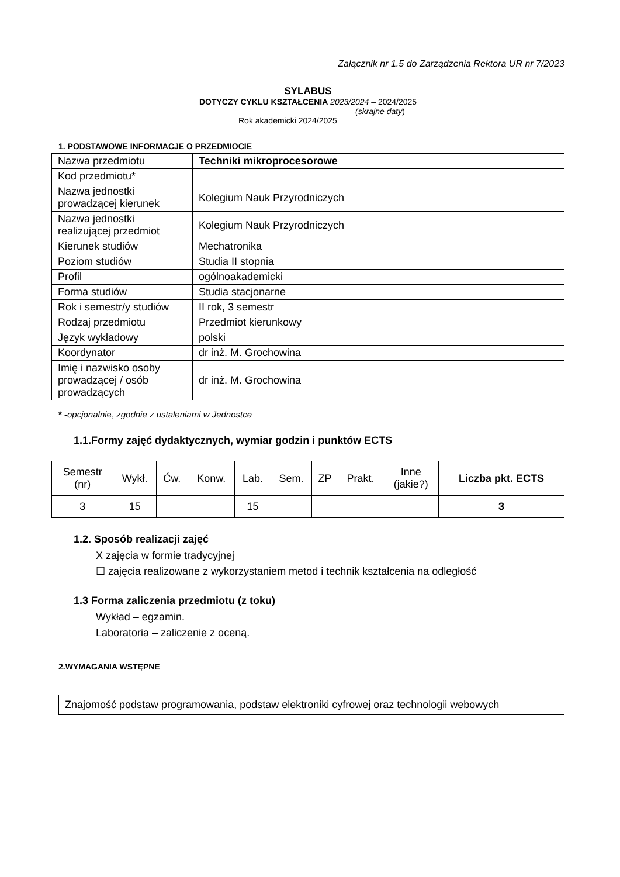Załącznik nr 1.5 do Zarządzenia Rektora UR nr 7/2023
SYLABUS
DOTYCZY CYKLU KSZTAŁCENIA 2023/2024 – 2024/2025
(skrajne daty)
Rok akademicki 2024/2025
1. PODSTAWOWE INFORMACJE O PRZEDMIOCIE
| Nazwa przedmiotu | Techniki mikroprocesorowe |
| Kod przedmiotu* | |
| Nazwa jednostki prowadzącej kierunek | Kolegium Nauk Przyrodniczych |
| Nazwa jednostki realizującej przedmiot | Kolegium Nauk Przyrodniczych |
| Kierunek studiów | Mechatronika |
| Poziom studiów | Studia II stopnia |
| Profil | ogólnoakademicki |
| Forma studiów | Studia stacjonarne |
| Rok i semestr/y studiów | II rok, 3 semestr |
| Rodzaj przedmiotu | Przedmiot kierunkowy |
| Język wykładowy | polski |
| Koordynator | dr inż. M. Grochowina |
| Imię i nazwisko osoby prowadzącej / osób prowadzących | dr inż. M. Grochowina |
* -opcjonalnie, zgodnie z ustaleniami w Jednostce
1.1.Formy zajęć dydaktycznych, wymiar godzin i punktów ECTS
| Semestr (nr) | Wykł. | Ćw. | Konw. | Lab. | Sem. | ZP | Prakt. | Inne (jakie?) | Liczba pkt. ECTS |
| --- | --- | --- | --- | --- | --- | --- | --- | --- | --- |
| 3 | 15 | | | 15 | | | | | 3 |
1.2. Sposób realizacji zajęć
X zajęcia w formie tradycyjnej
☐ zajęcia realizowane z wykorzystaniem metod i technik kształcenia na odległość
1.3 Forma zaliczenia przedmiotu (z toku)
Wykład – egzamin.
Laboratoria – zaliczenie z oceną.
2.WYMAGANIA WSTĘPNE
Znajomość podstaw programowania, podstaw elektroniki cyfrowej oraz technologii webowych